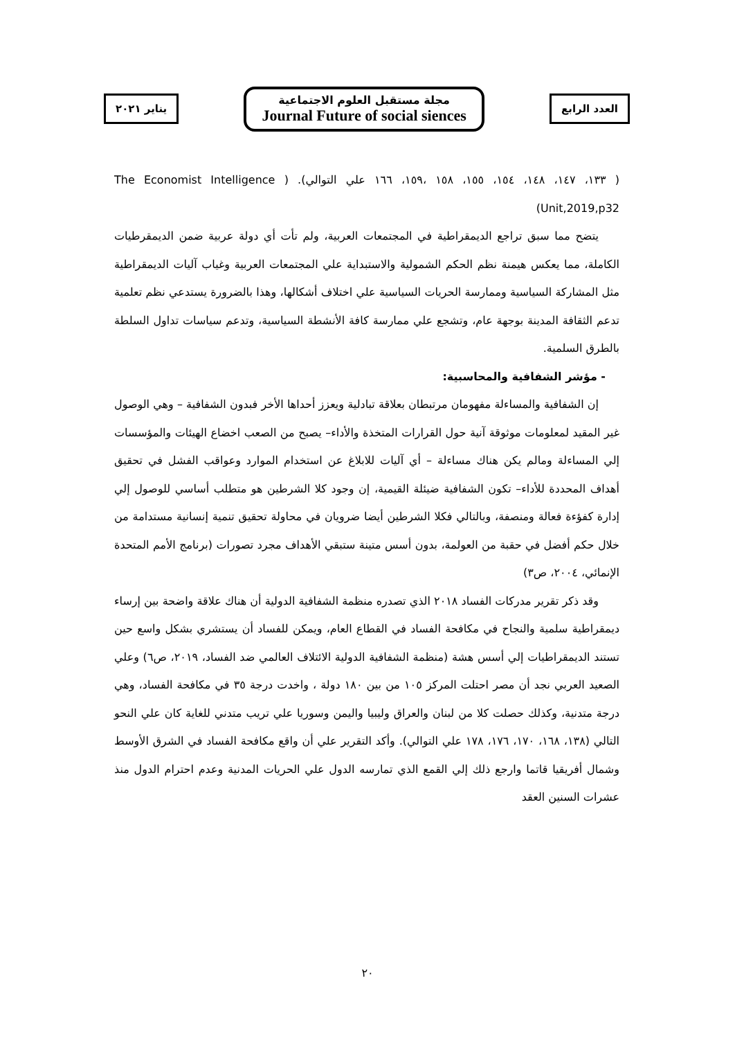يناير ٢٠٢١
مجلة مستقبل العلوم الاجتماعية
Journal Future of social siences
العدد الرابع
( ١٣٣، ١٤٧، ١٤٨، ١٥٤، ١٥٥، ١٥٨ ،١٥٩، ١٦٦ علي التوالي). ( The Economist Intelligence Unit,2019,p32)
يتضح مما سبق تراجع الديمقراطية في المجتمعات العربية، ولم تأت أي دولة عربية ضمن الديمقرطيات الكاملة، مما يعكس هيمنة نظم الحكم الشمولية والاستبداية علي المجتمعات العربية وغياب آليات الديمقراطية مثل المشاركة السياسية وممارسة الحريات السياسية علي اختلاف أشكالها، وهذا بالضرورة يستدعي نظم تعلمية تدعم الثقافة المدينة بوجهة عام، وتشجع علي ممارسة كافة الأنشطة السياسية، وتدعم سياسات تداول السلطة بالطرق السلمية.
- مؤشر الشفافية والمحاسبية:
إن الشفافية والمساءلة مفهومان مرتبطان بعلاقة تبادلية ويعزز أحداها الأخر فبدون الشفافية – وهي الوصول غير المقيد لمعلومات موثوقة آنية حول القرارات المتخذة والأداء– يصبح من الصعب اخضاع الهيئات والمؤسسات إلي المساءلة ومالم يكن هناك مساءلة – أي آليات للابلاغ عن استخدام الموارد وعواقب الفشل في تحقيق أهداف المحددة للأداء– تكون الشفافية ضيئلة القيمية، إن وجود كلا الشرطين هو متطلب أساسي للوصول إلي إدارة كفؤءة فعالة ومنصفة، وبالتالي فكلا الشرطين أيضا ضرويان في محاولة تحقيق تنمية إنسانية مستدامة من خلال حكم أفضل في حقبة من العولمة، بدون أسس متينة ستبقي الأهداف مجرد تصورات (برنامج الأمم المتحدة الإنمائي، ٢٠٠٤، ص٣)
وقد ذكر تقرير مدركات الفساد ٢٠١٨ الذي تصدره منظمة الشفافية الدولية أن هناك علاقة واضحة بين إرساء ديمقراطية سلمية والنجاح في مكافحة الفساد في القطاع العام، ويمكن للفساد أن يستشري بشكل واسع حين تستند الديمقراطيات إلي أسس هشة (منظمة الشفافية الدولية الائتلاف العالمي ضد الفساد، ٢٠١٩، ص٦) وعلي الصعيد العربي نجد أن مصر احتلت المركز ١٠٥ من بين ١٨٠ دولة ، واخدت درجة ٣٥ في مكافحة الفساد، وهي درجة متدنية، وكذلك حصلت كلا من لبنان والعراق وليبيا واليمن وسوريا علي تريب متدني للغاية كان علي النحو التالي (١٣٨، ١٦٨، ١٧٠، ١٧٦، ١٧٨ علي التوالي). وأكد التقرير علي أن واقع مكافحة الفساد في الشرق الأوسط وشمال أفريقيا قاتما وارجع ذلك إلي القمع الذي تمارسه الدول علي الحريات المدنية وعدم احترام الدول منذ عشرات السنين العقد
٢٠